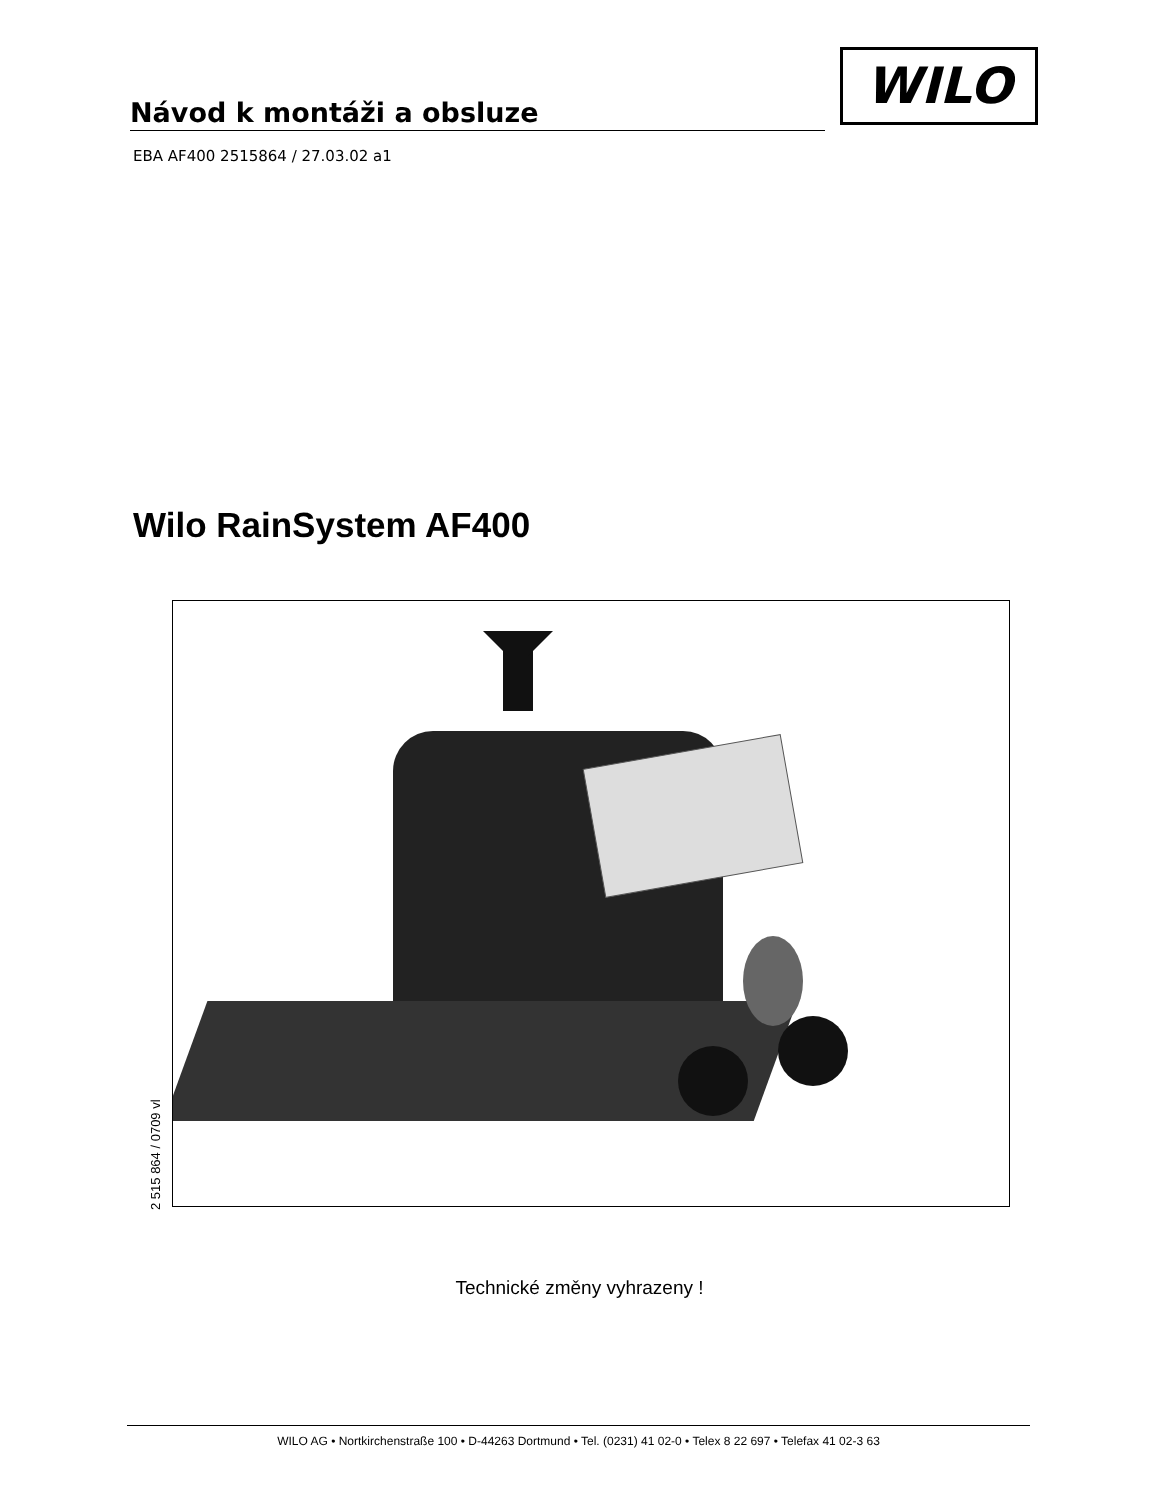Návod k montáži a obsluze
WILO
EBA AF400 2515864 / 27.03.02 a1
Wilo RainSystem AF400
2 515 864 / 0709 vl
Technické změny vyhrazeny !
WILO AG • Nortkirchenstraße 100 • D-44263 Dortmund • Tel. (0231) 41 02-0 • Telex 8 22 697 • Telefax 41 02-3 63